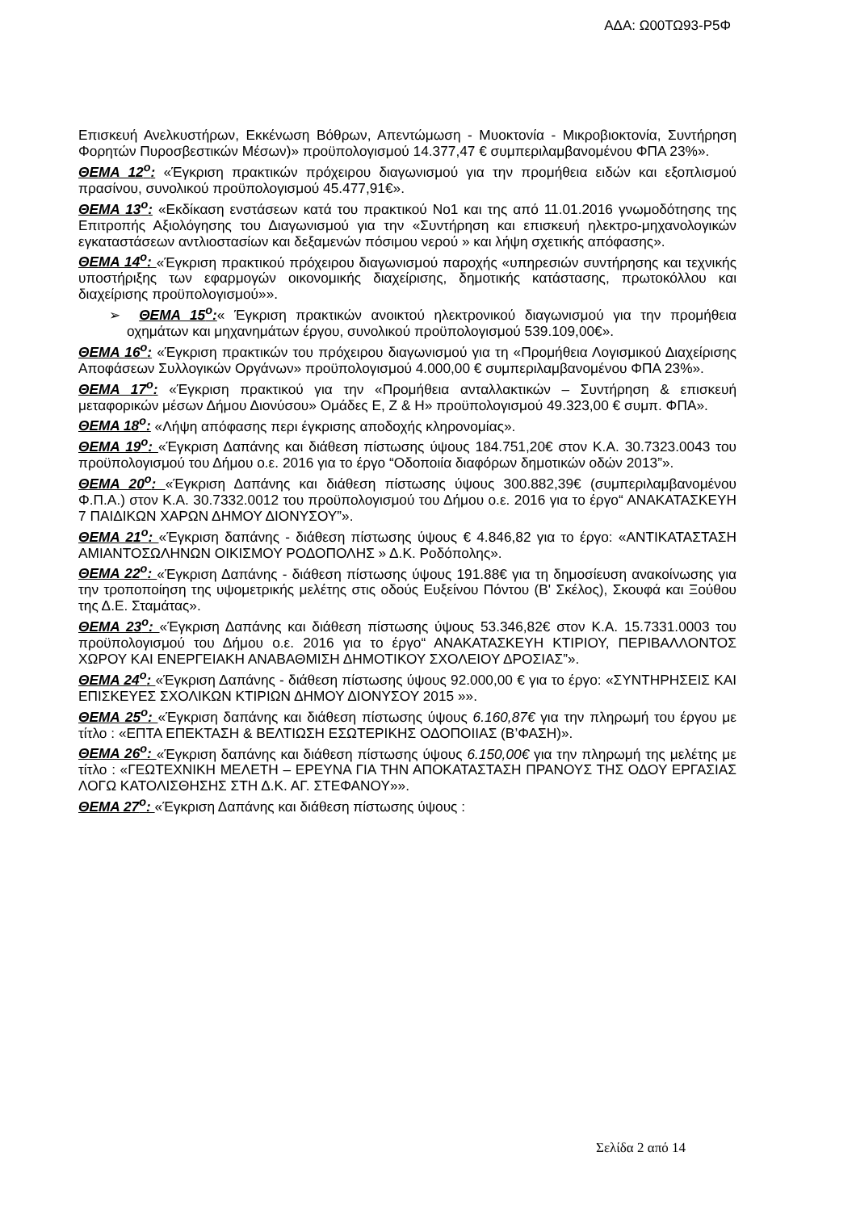ΑΔΑ: Ω00ΤΩ93-Ρ5Φ
Επισκευή Ανελκυστήρων, Εκκένωση Βόθρων, Απεντώμωση - Μυοκτονία - Μικροβιοκτονία, Συντήρηση Φορητών Πυροσβεστικών Μέσων)» προϋπολογισμού 14.377,47 € συμπεριλαμβανομένου ΦΠΑ 23%».
ΘΕΜΑ 12<sup>ο</sup>: «Έγκριση πρακτικών πρόχειρου διαγωνισμού για την προμήθεια ειδών και εξοπλισμού πρασίνου, συνολικού προϋπολογισμού 45.477,91€».
ΘΕΜΑ 13<sup>ο</sup>: «Εκδίκαση ενστάσεων κατά του πρακτικού Νο1 και της από 11.01.2016 γνωμοδότησης της Επιτροπής Αξιολόγησης του Διαγωνισμού για την «Συντήρηση και επισκευή ηλεκτρο-μηχανολογικών εγκαταστάσεων αντλιοστασίων και δεξαμενών πόσιμου νερού » και λήψη σχετικής απόφασης».
ΘΕΜΑ 14<sup>ο</sup>: «Έγκριση πρακτικού πρόχειρου διαγωνισμού παροχής «υπηρεσιών συντήρησης και τεχνικής υποστήριξης των εφαρμογών οικονομικής διαχείρισης, δημοτικής κατάστασης, πρωτοκόλλου και διαχείρισης προϋπολογισμού»».
➢ ΘΕΜΑ 15<sup>ο</sup>:« Έγκριση πρακτικών ανοικτού ηλεκτρονικού διαγωνισμού για την προμήθεια οχημάτων και μηχανημάτων έργου, συνολικού προϋπολογισμού 539.109,00€».
ΘΕΜΑ 16<sup>ο</sup>: «Έγκριση πρακτικών του πρόχειρου διαγωνισμού για τη «Προμήθεια Λογισμικού Διαχείρισης Αποφάσεων Συλλογικών Οργάνων» προϋπολογισμού 4.000,00 € συμπεριλαμβανομένου ΦΠΑ 23%».
ΘΕΜΑ 17<sup>ο</sup>: «Έγκριση πρακτικού για την «Προμήθεια ανταλλακτικών – Συντήρηση & επισκευή μεταφορικών μέσων Δήμου Διονύσου» Ομάδες Ε, Ζ & Η» προϋπολογισμού 49.323,00 € συμπ. ΦΠΑ».
ΘΕΜΑ 18<sup>ο</sup>: «Λήψη απόφασης περι έγκρισης αποδοχής κληρονομίας».
ΘΕΜΑ 19<sup>ο</sup>: «Έγκριση Δαπάνης και διάθεση πίστωσης ύψους 184.751,20€ στον Κ.Α. 30.7323.0043 του προϋπολογισμού του Δήμου ο.ε. 2016 για το έργο “Οδοποιία διαφόρων δημοτικών οδών 2013”».
ΘΕΜΑ 20<sup>ο</sup>: «Έγκριση Δαπάνης και διάθεση πίστωσης ύψους 300.882,39€ (συμπεριλαμβανομένου Φ.Π.Α.) στον Κ.Α. 30.7332.0012 του προϋπολογισμού του Δήμου ο.ε. 2016 για το έργο“ ΑΝΑΚΑΤΑΣΚΕΥΗ 7 ΠΑΙΔΙΚΩΝ ΧΑΡΩΝ ΔΗΜΟΥ ΔΙΟΝΥΣΟΥ”».
ΘΕΜΑ 21<sup>ο</sup>: «Έγκριση δαπάνης - διάθεση πίστωσης ύψους € 4.846,82 για το έργο: «ΑΝΤΙΚΑΤΑΣΤΑΣΗ ΑΜΙΑΝΤΟΣΩΛΗΝΩΝ ΟΙΚΙΣΜΟΥ ΡΟΔΟΠΟΛΗΣ » Δ.Κ. Ροδόπολης».
ΘΕΜΑ 22<sup>ο</sup>: «Έγκριση Δαπάνης - διάθεση πίστωσης ύψους 191.88€ για τη δημοσίευση ανακοίνωσης για την τροποποίηση της υψομετρικής μελέτης στις οδούς Ευξείνου Πόντου (Β' Σκέλος), Σκουφά και Ξούθου της Δ.Ε. Σταμάτας».
ΘΕΜΑ 23<sup>ο</sup>: «Έγκριση Δαπάνης και διάθεση πίστωσης ύψους 53.346,82€ στον Κ.Α. 15.7331.0003 του προϋπολογισμού του Δήμου ο.ε. 2016 για το έργο“ ΑΝΑΚΑΤΑΣΚΕΥΗ ΚΤΙΡΙΟΥ, ΠΕΡΙΒΑΛΛΟΝΤΟΣ ΧΩΡΟΥ ΚΑΙ ΕΝΕΡΓΕΙΑΚΗ ΑΝΑΒΑΘΜΙΣΗ ΔΗΜΟΤΙΚΟΥ ΣΧΟΛΕΙΟΥ ΔΡΟΣΙΑΣ”».
ΘΕΜΑ 24<sup>ο</sup>: «Έγκριση Δαπάνης - διάθεση πίστωσης ύψους 92.000,00 € για το έργο: «ΣΥΝΤΗΡΗΣΕΙΣ ΚΑΙ ΕΠΙΣΚΕΥΕΣ ΣΧΟΛΙΚΩΝ ΚΤΙΡΙΩΝ ΔΗΜΟΥ ΔΙΟΝΥΣΟΥ 2015 »».
ΘΕΜΑ 25<sup>ο</sup>: «Έγκριση δαπάνης και διάθεση πίστωσης ύψους 6.160,87€ για την πληρωμή του έργου με τίτλο : «ΕΠΤΑ ΕΠΕΚΤΑΣΗ & ΒΕΛΤΙΩΣΗ ΕΣΩΤΕΡΙΚΗΣ ΟΔΟΠΟΙΙΑΣ (Β’ΦΑΣΗ)».
ΘΕΜΑ 26<sup>ο</sup>: «Έγκριση δαπάνης και διάθεση πίστωσης ύψους 6.150,00€ για την πληρωμή της μελέτης με τίτλο : «ΓΕΩΤΕΧΝΙΚΗ ΜΕΛΕΤΗ – ΕΡΕΥΝΑ ΓΙΑ ΤΗΝ ΑΠΟΚΑΤΑΣΤΑΣΗ ΠΡΑΝΟΥΣ ΤΗΣ ΟΔΟΥ ΕΡΓΑΣΙΑΣ ΛΟΓΩ ΚΑΤΟΛΙΣΘΗΣΗΣ ΣΤΗ Δ.Κ. ΑΓ. ΣΤΕΦΑΝΟΥ»».
ΘΕΜΑ 27<sup>ο</sup>: «Έγκριση Δαπάνης και διάθεση πίστωσης ύψους :
Σελίδα 2 από 14